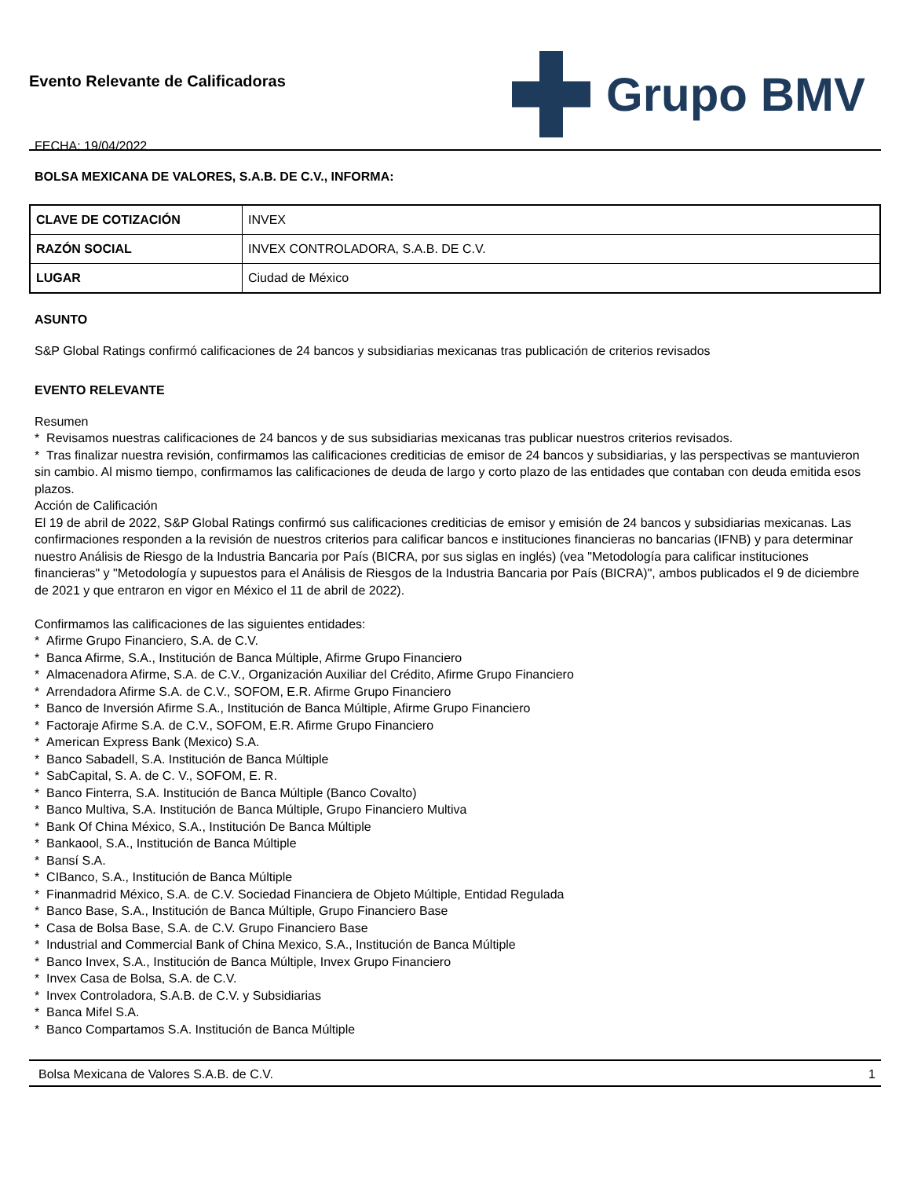Evento Relevante de Calificadoras
FECHA: 19/04/2022
Grupo BMV
BOLSA MEXICANA DE VALORES, S.A.B. DE C.V., INFORMA:
| CLAVE DE COTIZACIÓN | INVEX |
| RAZÓN SOCIAL | INVEX CONTROLADORA, S.A.B. DE C.V. |
| LUGAR | Ciudad de México |
ASUNTO
S&P Global Ratings confirmó calificaciones de 24 bancos y subsidiarias mexicanas tras publicación de criterios revisados
EVENTO RELEVANTE
Resumen
* Revisamos nuestras calificaciones de 24 bancos y de sus subsidiarias mexicanas tras publicar nuestros criterios revisados.
* Tras finalizar nuestra revisión, confirmamos las calificaciones crediticias de emisor de 24 bancos y subsidiarias, y las perspectivas se mantuvieron sin cambio. Al mismo tiempo, confirmamos las calificaciones de deuda de largo y corto plazo de las entidades que contaban con deuda emitida esos plazos.
Acción de Calificación
El 19 de abril de 2022, S&P Global Ratings confirmó sus calificaciones crediticias de emisor y emisión de 24 bancos y subsidiarias mexicanas. Las confirmaciones responden a la revisión de nuestros criterios para calificar bancos e instituciones financieras no bancarias (IFNB) y para determinar nuestro Análisis de Riesgo de la Industria Bancaria por País (BICRA, por sus siglas en inglés) (vea "Metodología para calificar instituciones financieras" y "Metodología y supuestos para el Análisis de Riesgos de la Industria Bancaria por País (BICRA)", ambos publicados el 9 de diciembre de 2021 y que entraron en vigor en México el 11 de abril de 2022).
Confirmamos las calificaciones de las siguientes entidades:
* Afirme Grupo Financiero, S.A. de C.V.
* Banca Afirme, S.A., Institución de Banca Múltiple, Afirme Grupo Financiero
* Almacenadora Afirme, S.A. de C.V., Organización Auxiliar del Crédito, Afirme Grupo Financiero
* Arrendadora Afirme S.A. de C.V., SOFOM, E.R. Afirme Grupo Financiero
* Banco de Inversión Afirme S.A., Institución de Banca Múltiple, Afirme Grupo Financiero
* Factoraje Afirme S.A. de C.V., SOFOM, E.R. Afirme Grupo Financiero
* American Express Bank (Mexico) S.A.
* Banco Sabadell, S.A. Institución de Banca Múltiple
* SabCapital, S. A. de C. V., SOFOM, E. R.
* Banco Finterra, S.A. Institución de Banca Múltiple (Banco Covalto)
* Banco Multiva, S.A. Institución de Banca Múltiple, Grupo Financiero Multiva
* Bank Of China México, S.A., Institución De Banca Múltiple
* Bankaool, S.A., Institución de Banca Múltiple
* Bansí S.A.
* CIBanco, S.A., Institución de Banca Múltiple
* Finanmadrid México, S.A. de C.V. Sociedad Financiera de Objeto Múltiple, Entidad Regulada
* Banco Base, S.A., Institución de Banca Múltiple, Grupo Financiero Base
* Casa de Bolsa Base, S.A. de C.V. Grupo Financiero Base
* Industrial and Commercial Bank of China Mexico, S.A., Institución de Banca Múltiple
* Banco Invex, S.A., Institución de Banca Múltiple, Invex Grupo Financiero
* Invex Casa de Bolsa, S.A. de C.V.
* Invex Controladora, S.A.B. de C.V. y Subsidiarias
* Banca Mifel S.A.
* Banco Compartamos S.A. Institución de Banca Múltiple
Bolsa Mexicana de Valores S.A.B. de C.V. 1